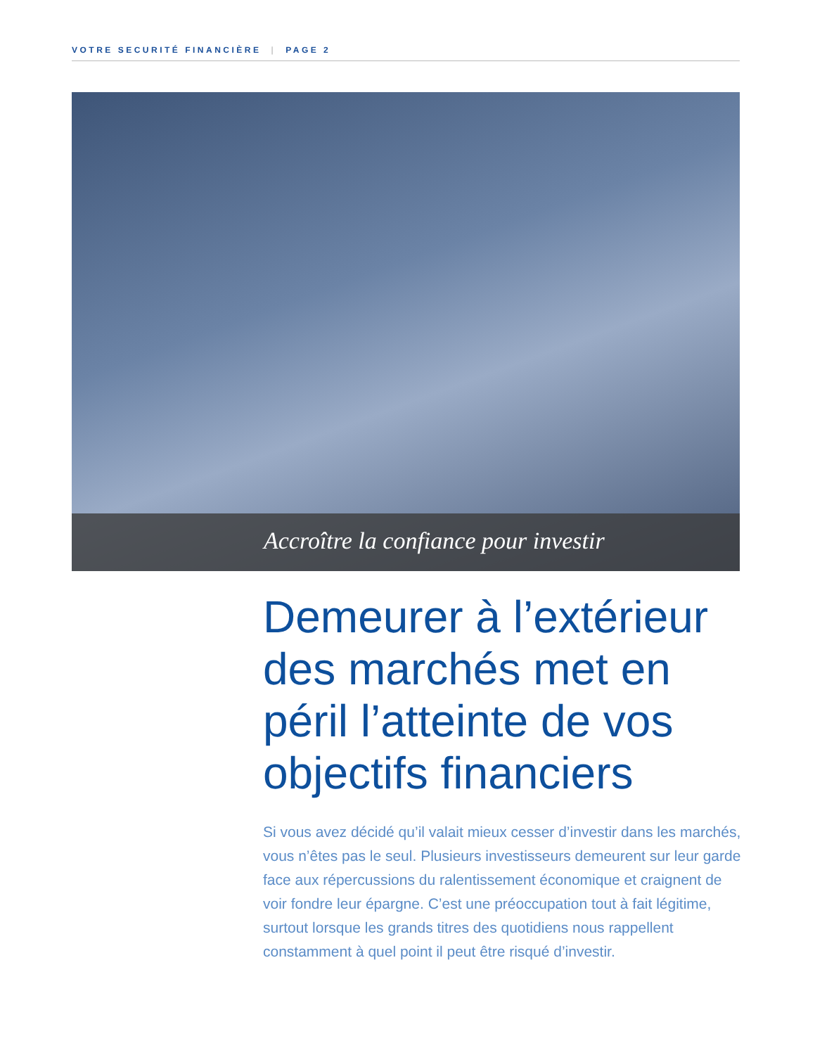VOTRE SECURITÉ FINANCIÈRE | PAGE 2
Accroître la confiance pour investir
Demeurer à l’extérieur des marchés met en péril l’atteinte de vos objectifs financiers
Si vous avez décidé qu’il valait mieux cesser d’investir dans les marchés, vous n’êtes pas le seul. Plusieurs investisseurs demeurent sur leur garde face aux répercussions du ralentissement économique et craignent de voir fondre leur épargne. C’est une préoccupation tout à fait légitime, surtout lorsque les grands titres des quotidiens nous rappellent constamment à quel point il peut être risqué d’investir.